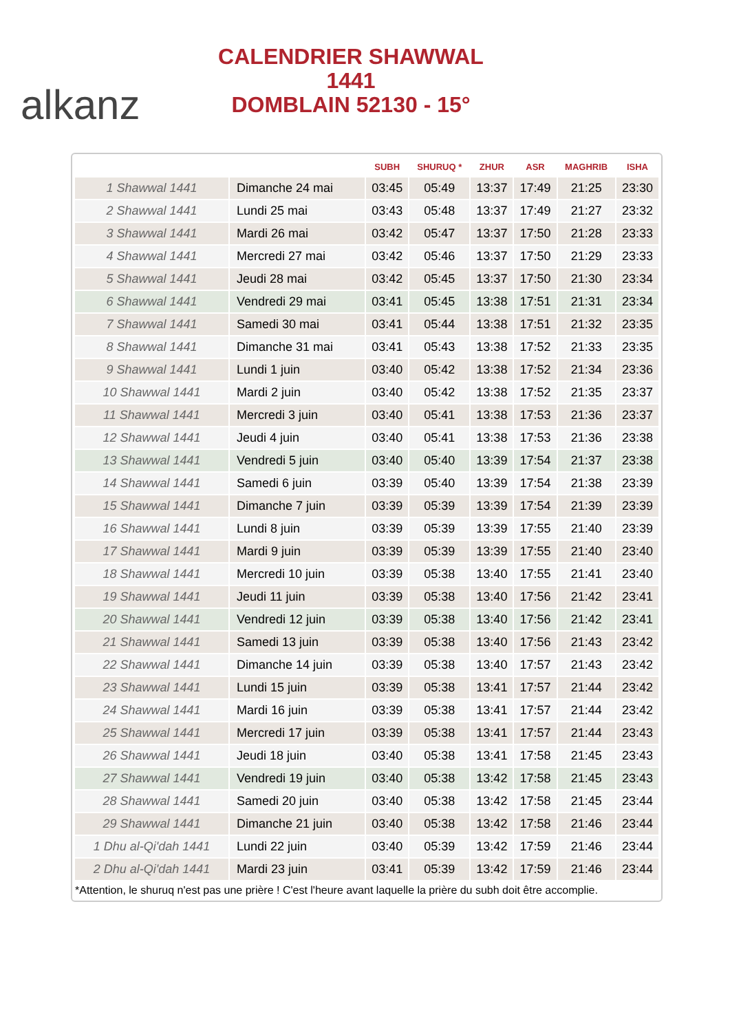alkanz
CALENDRIER SHAWWAL 1441
DOMBLAIN 52130 - 15°
| | | SUBH | SHURUQ * | ZHUR | ASR | MAGHRIB | ISHA |
| --- | --- | --- | --- | --- | --- | --- | --- |
| 1 Shawwal 1441 | Dimanche 24 mai | 03:45 | 05:49 | 13:37 | 17:49 | 21:25 | 23:30 |
| 2 Shawwal 1441 | Lundi 25 mai | 03:43 | 05:48 | 13:37 | 17:49 | 21:27 | 23:32 |
| 3 Shawwal 1441 | Mardi 26 mai | 03:42 | 05:47 | 13:37 | 17:50 | 21:28 | 23:33 |
| 4 Shawwal 1441 | Mercredi 27 mai | 03:42 | 05:46 | 13:37 | 17:50 | 21:29 | 23:33 |
| 5 Shawwal 1441 | Jeudi 28 mai | 03:42 | 05:45 | 13:37 | 17:50 | 21:30 | 23:34 |
| 6 Shawwal 1441 | Vendredi 29 mai | 03:41 | 05:45 | 13:38 | 17:51 | 21:31 | 23:34 |
| 7 Shawwal 1441 | Samedi 30 mai | 03:41 | 05:44 | 13:38 | 17:51 | 21:32 | 23:35 |
| 8 Shawwal 1441 | Dimanche 31 mai | 03:41 | 05:43 | 13:38 | 17:52 | 21:33 | 23:35 |
| 9 Shawwal 1441 | Lundi 1 juin | 03:40 | 05:42 | 13:38 | 17:52 | 21:34 | 23:36 |
| 10 Shawwal 1441 | Mardi 2 juin | 03:40 | 05:42 | 13:38 | 17:52 | 21:35 | 23:37 |
| 11 Shawwal 1441 | Mercredi 3 juin | 03:40 | 05:41 | 13:38 | 17:53 | 21:36 | 23:37 |
| 12 Shawwal 1441 | Jeudi 4 juin | 03:40 | 05:41 | 13:38 | 17:53 | 21:36 | 23:38 |
| 13 Shawwal 1441 | Vendredi 5 juin | 03:40 | 05:40 | 13:39 | 17:54 | 21:37 | 23:38 |
| 14 Shawwal 1441 | Samedi 6 juin | 03:39 | 05:40 | 13:39 | 17:54 | 21:38 | 23:39 |
| 15 Shawwal 1441 | Dimanche 7 juin | 03:39 | 05:39 | 13:39 | 17:54 | 21:39 | 23:39 |
| 16 Shawwal 1441 | Lundi 8 juin | 03:39 | 05:39 | 13:39 | 17:55 | 21:40 | 23:39 |
| 17 Shawwal 1441 | Mardi 9 juin | 03:39 | 05:39 | 13:39 | 17:55 | 21:40 | 23:40 |
| 18 Shawwal 1441 | Mercredi 10 juin | 03:39 | 05:38 | 13:40 | 17:55 | 21:41 | 23:40 |
| 19 Shawwal 1441 | Jeudi 11 juin | 03:39 | 05:38 | 13:40 | 17:56 | 21:42 | 23:41 |
| 20 Shawwal 1441 | Vendredi 12 juin | 03:39 | 05:38 | 13:40 | 17:56 | 21:42 | 23:41 |
| 21 Shawwal 1441 | Samedi 13 juin | 03:39 | 05:38 | 13:40 | 17:56 | 21:43 | 23:42 |
| 22 Shawwal 1441 | Dimanche 14 juin | 03:39 | 05:38 | 13:40 | 17:57 | 21:43 | 23:42 |
| 23 Shawwal 1441 | Lundi 15 juin | 03:39 | 05:38 | 13:41 | 17:57 | 21:44 | 23:42 |
| 24 Shawwal 1441 | Mardi 16 juin | 03:39 | 05:38 | 13:41 | 17:57 | 21:44 | 23:42 |
| 25 Shawwal 1441 | Mercredi 17 juin | 03:39 | 05:38 | 13:41 | 17:57 | 21:44 | 23:43 |
| 26 Shawwal 1441 | Jeudi 18 juin | 03:40 | 05:38 | 13:41 | 17:58 | 21:45 | 23:43 |
| 27 Shawwal 1441 | Vendredi 19 juin | 03:40 | 05:38 | 13:42 | 17:58 | 21:45 | 23:43 |
| 28 Shawwal 1441 | Samedi 20 juin | 03:40 | 05:38 | 13:42 | 17:58 | 21:45 | 23:44 |
| 29 Shawwal 1441 | Dimanche 21 juin | 03:40 | 05:38 | 13:42 | 17:58 | 21:46 | 23:44 |
| 1 Dhu al-Qi'dah 1441 | Lundi 22 juin | 03:40 | 05:39 | 13:42 | 17:59 | 21:46 | 23:44 |
| 2 Dhu al-Qi'dah 1441 | Mardi 23 juin | 03:41 | 05:39 | 13:42 | 17:59 | 21:46 | 23:44 |
*Attention, le shuruq n'est pas une prière ! C'est l'heure avant laquelle la prière du subh doit être accomplie.